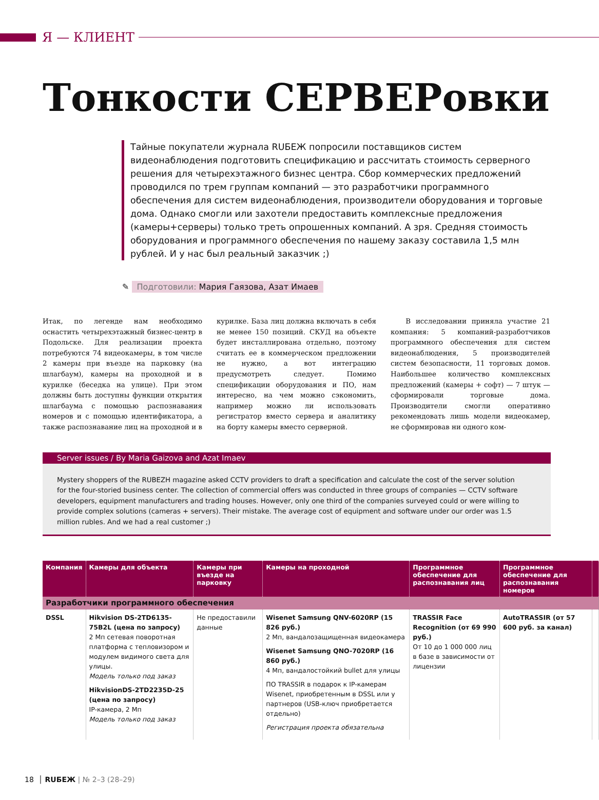Я — КЛИЕНТ
Тонкости СЕРВЕРовки
Тайные покупатели журнала RUБЕЖ попросили поставщиков систем видеонаблюдения подготовить спецификацию и рассчитать стоимость серверного решения для четырехэтажного бизнес центра. Сбор коммерческих предложений проводился по трем группам компаний — это разработчики программного обеспечения для систем видеонаблюдения, производители оборудования и торговые дома. Однако смогли или захотели предоставить комплексные предложения (камеры+серверы) только треть опрошенных компаний. А зря. Средняя стоимость оборудования и программного обеспечения по нашему заказу составила 1,5 млн рублей. И у нас был реальный заказчик ;)
✎ Подготовили: Мария Гаязова, Азат Имаев
Итак, по легенде нам необходимо оснастить четырехэтажный бизнес-центр в Подольске. Для реализации проекта потребуются 74 видеокамеры, в том числе 2 камеры при въезде на парковку (на шлагбаум), камеры на проходной и в курилке (беседка на улице). При этом должны быть доступны функции открытия шлагбаума с помощью распознавания номеров и с помощью идентификатора, а также распознавание лиц на проходной и в курилке. База лиц должна включать в себя не менее 150 позиций. СКУД на объекте будет инсталлирована отдельно, поэтому считать ее в коммерческом предложении не нужно, а вот интеграцию предусмотреть следует. Помимо спецификации оборудования и ПО, нам интересно, на чем можно сэкономить, например можно ли использовать регистратор вместо сервера и аналитику на борту камеры вместо серверной.
В исследовании приняла участие 21 компания: 5 компаний-разработчиков программного обеспечения для систем видеонаблюдения, 5 производителей систем безопасности, 11 торговых домов. Наибольшее количество комплексных предложений (камеры + софт) — 7 штук — сформировали торговые дома. Производители смогли оперативно рекомендовать лишь модели видеокамер, не сформировав ни одного ком-
Server issues / By Maria Gaizova and Azat Imaev
Mystery shoppers of the RUBEZH magazine asked CCTV providers to draft a specification and calculate the cost of the server solution for the four-storied business center. The collection of commercial offers was conducted in three groups of companies — CCTV software developers, equipment manufacturers and trading houses. However, only one third of the companies surveyed could or were willing to provide complex solutions (cameras + servers). Their mistake. The average cost of equipment and software under our order was 1.5 million rubles. And we had a real customer ;)
| Компания | Камеры для объекта | Камеры при въезде на парковку | Камеры на проходной | Программное обеспечение для распознавания лиц | Программное обеспечение для распознавания номеров | |
| --- | --- | --- | --- | --- | --- | --- |
| Разработчики программного обеспечения | | | | | | |
| DSSL | Hikvision DS-2TD6135-75B2L (цена по запросу) 2 Мп сетевая поворотная платформа с тепловизором и модулем видимого света для улицы. Модель только под заказ HikvisionDS-2TD2235D-25 (цена по запросу) IP-камера, 2 Мп Модель только под заказ | Не предоставили данные | Wisenet Samsung QNV-6020RP (15 826 руб.) 2 Мп, вандалозащищенная видеокамера Wisenet Samsung QNO-7020RP (16 860 руб.) 4 Мп, вандалостойкий bullet для улицы ПО TRASSIR в подарок к IP-камерам Wisenet, приобретенным в DSSL или у партнеров (USB-ключ приобретается отдельно) Регистрация проекта обязательна | TRASSIR Face Recognition (от 69 990 руб.) От 10 до 1 000 000 лиц в базе в зависимости от лицензии | AutoTRASSIR (от 57 600 руб. за канал) | |
18 │ RUБЕЖ | № 2–3 (28–29)